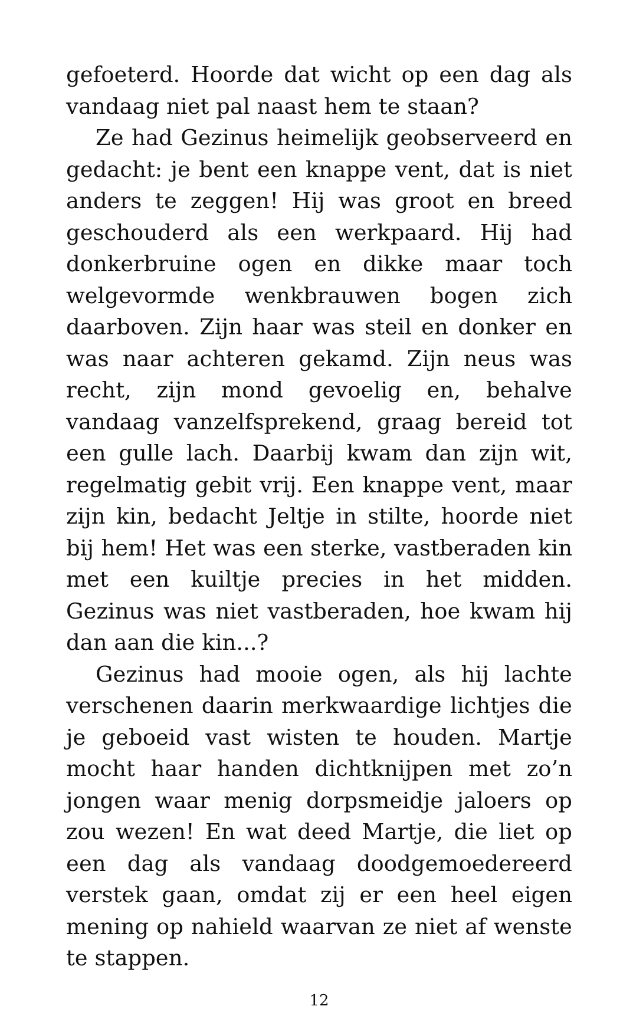gefoeterd. Hoorde dat wicht op een dag als vandaag niet pal naast hem te staan?
Ze had Gezinus heimelijk geobserveerd en gedacht: je bent een knappe vent, dat is niet anders te zeggen! Hij was groot en breed geschouderd als een werkpaard. Hij had donkerbruine ogen en dikke maar toch welgevormde wenkbrauwen bogen zich daarboven. Zijn haar was steil en donker en was naar achteren gekamd. Zijn neus was recht, zijn mond gevoelig en, behalve vandaag vanzelfsprekend, graag bereid tot een gulle lach. Daarbij kwam dan zijn wit, regelmatig gebit vrij. Een knappe vent, maar zijn kin, bedacht Jeltje in stilte, hoorde niet bij hem! Het was een sterke, vastberaden kin met een kuiltje precies in het midden. Gezinus was niet vastberaden, hoe kwam hij dan aan die kin...?
Gezinus had mooie ogen, als hij lachte verschenen daarin merkwaardige lichtjes die je geboeid vast wisten te houden. Martje mocht haar handen dichtknijpen met zo’n jongen waar menig dorpsmeidje jaloers op zou wezen! En wat deed Martje, die liet op een dag als vandaag doodgemoedereerd verstek gaan, omdat zij er een heel eigen mening op nahield waarvan ze niet af wenste te stappen.
12